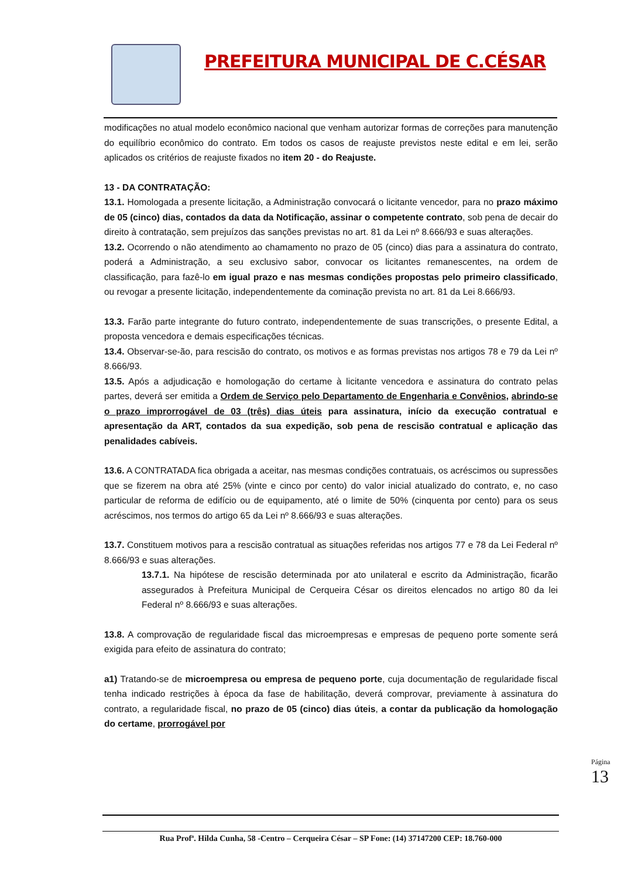PREFEITURA MUNICIPAL DE C.CÉSAR
modificações no atual modelo econômico nacional que venham autorizar formas de correções para manutenção do equilíbrio econômico do contrato. Em todos os casos de reajuste previstos neste edital e em lei, serão aplicados os critérios de reajuste fixados no item 20 - do Reajuste.
13 - DA CONTRATAÇÃO:
13.1. Homologada a presente licitação, a Administração convocará o licitante vencedor, para no prazo máximo de 05 (cinco) dias, contados da data da Notificação, assinar o competente contrato, sob pena de decair do direito à contratação, sem prejuízos das sanções previstas no art. 81 da Lei nº 8.666/93 e suas alterações.
13.2. Ocorrendo o não atendimento ao chamamento no prazo de 05 (cinco) dias para a assinatura do contrato, poderá a Administração, a seu exclusivo sabor, convocar os licitantes remanescentes, na ordem de classificação, para fazê-lo em igual prazo e nas mesmas condições propostas pelo primeiro classificado, ou revogar a presente licitação, independentemente da cominação prevista no art. 81 da Lei 8.666/93.
13.3. Farão parte integrante do futuro contrato, independentemente de suas transcrições, o presente Edital, a proposta vencedora e demais especificações técnicas.
13.4. Observar-se-ão, para rescisão do contrato, os motivos e as formas previstas nos artigos 78 e 79 da Lei nº 8.666/93.
13.5. Após a adjudicação e homologação do certame à licitante vencedora e assinatura do contrato pelas partes, deverá ser emitida a Ordem de Serviço pelo Departamento de Engenharia e Convênios, abrindo-se o prazo improrrogável de 03 (três) dias úteis para assinatura, início da execução contratual e apresentação da ART, contados da sua expedição, sob pena de rescisão contratual e aplicação das penalidades cabíveis.
13.6. A CONTRATADA fica obrigada a aceitar, nas mesmas condições contratuais, os acréscimos ou supressões que se fizerem na obra até 25% (vinte e cinco por cento) do valor inicial atualizado do contrato, e, no caso particular de reforma de edifício ou de equipamento, até o limite de 50% (cinquenta por cento) para os seus acréscimos, nos termos do artigo 65 da Lei nº 8.666/93 e suas alterações.
13.7. Constituem motivos para a rescisão contratual as situações referidas nos artigos 77 e 78 da Lei Federal nº 8.666/93 e suas alterações.
13.7.1. Na hipótese de rescisão determinada por ato unilateral e escrito da Administração, ficarão assegurados à Prefeitura Municipal de Cerqueira César os direitos elencados no artigo 80 da lei Federal nº 8.666/93 e suas alterações.
13.8. A comprovação de regularidade fiscal das microempresas e empresas de pequeno porte somente será exigida para efeito de assinatura do contrato;
a1) Tratando-se de microempresa ou empresa de pequeno porte, cuja documentação de regularidade fiscal tenha indicado restrições à época da fase de habilitação, deverá comprovar, previamente à assinatura do contrato, a regularidade fiscal, no prazo de 05 (cinco) dias úteis, a contar da publicação da homologação do certame, prorrogável por
Rua Profª. Hilda Cunha, 58 -Centro – Cerqueira César – SP Fone: (14) 37147200 CEP: 18.760-000
Página 13